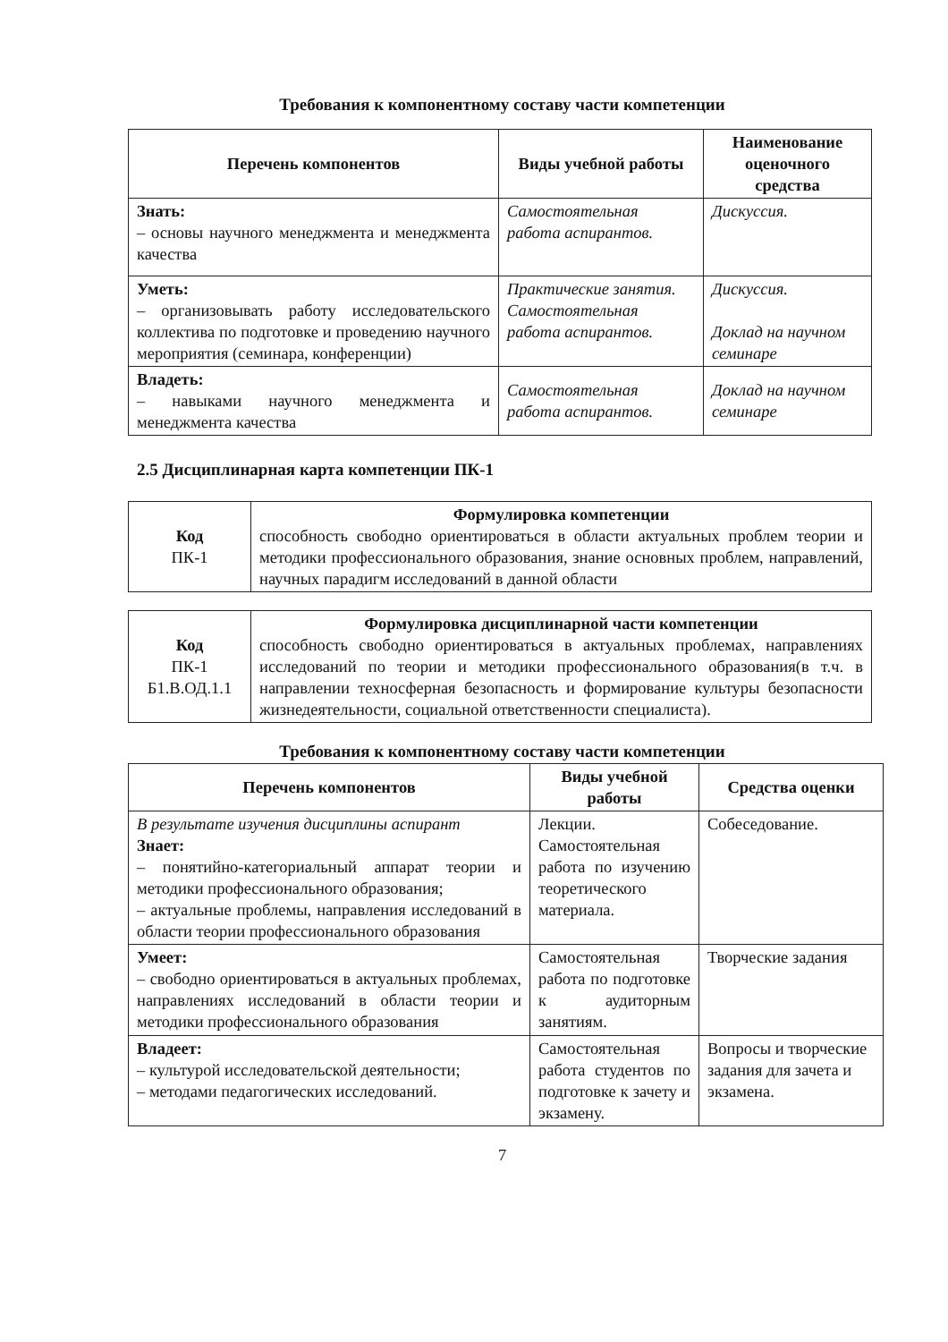Требования к компонентному составу части компетенции
| Перечень компонентов | Виды учебной работы | Наименование оценочного средства |
| --- | --- | --- |
| Знать: – основы научного менеджмента и менеджмента качества | Самостоятельная работа аспирантов. | Дискуссия. |
| Уметь: – организовывать работу исследовательского коллектива по подготовке и проведению научного мероприятия (семинара, конференции) | Практические занятия. Самостоятельная работа аспирантов. | Дискуссия. Доклад на научном семинаре |
| Владеть: – навыками научного менеджмента и менеджмента качества | Самостоятельная работа аспирантов. | Доклад на научном семинаре |
2.5 Дисциплинарная карта компетенции ПК-1
| Код ПК-1 | Формулировка компетенции способность свободно ориентироваться в области актуальных проблем теории и методики профессионального образования, знание основных проблем, направлений, научных парадигм исследований в данной области |
| Код ПК-1 Б1.В.ОД.1.1 | Формулировка дисциплинарной части компетенции способность свободно ориентироваться в актуальных проблемах, направлениях исследований по теории и методики профессионального образования(в т.ч. в направлении техносферная безопасность и формирование культуры безопасности жизнедеятельности, социальной ответственности специалиста). |
Требования к компонентному составу части компетенции
| Перечень компонентов | Виды учебной работы | Средства оценки |
| --- | --- | --- |
| В результате изучения дисциплины аспирант Знает: – понятийно-категориальный аппарат теории и методики профессионального образования; – актуальные проблемы, направления исследований в области теории профессионального образования | Лекции. Самостоятельная работа по изучению теоретического материала. | Собеседование. |
| Умеет: – свободно ориентироваться в актуальных проблемах, направлениях исследований в области теории и методики профессионального образования | Самостоятельная работа по подготовке к аудиторным занятиям. | Творческие задания |
| Владеет: – культурой исследовательской деятельности; – методами педагогических исследований. | Самостоятельная работа студентов по подготовке к зачету и экзамену. | Вопросы и творческие задания для зачета и экзамена. |
7